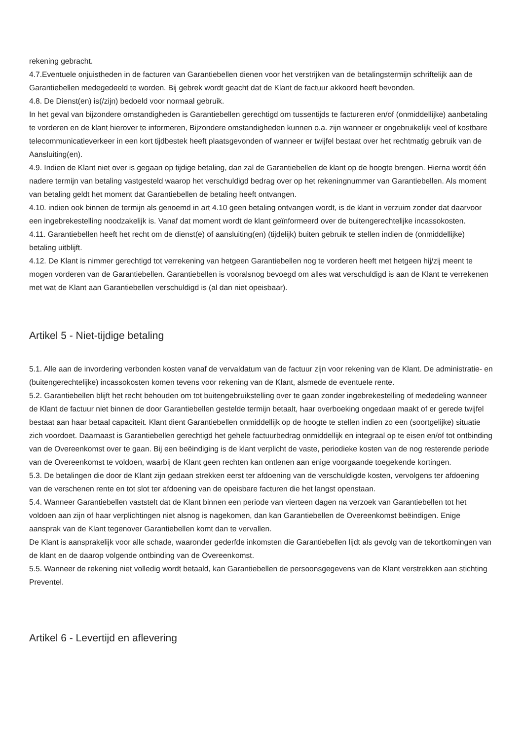rekening gebracht.
4.7.Eventuele onjuistheden in de facturen van Garantiebellen dienen voor het verstrijken van de betalingstermijn schriftelijk aan de Garantiebellen medegedeeld te worden. Bij gebrek wordt geacht dat de Klant de factuur akkoord heeft bevonden.
4.8. De Dienst(en) is(/zijn) bedoeld voor normaal gebruik.
In het geval van bijzondere omstandigheden is Garantiebellen gerechtigd om tussentijds te factureren en/of (onmiddellijke) aanbetaling te vorderen en de klant hierover te informeren, Bijzondere omstandigheden kunnen o.a. zijn wanneer er ongebruikelijk veel of kostbare telecommunicatieverkeer in een kort tijdbestek heeft plaatsgevonden of wanneer er twijfel bestaat over het rechtmatig gebruik van de Aansluiting(en).
4.9. Indien de Klant niet over is gegaan op tijdige betaling, dan zal de Garantiebellen de klant op de hoogte brengen. Hierna wordt één nadere termijn van betaling vastgesteld waarop het verschuldigd bedrag over op het rekeningnummer van Garantiebellen. Als moment van betaling geldt het moment dat Garantiebellen de betaling heeft ontvangen.
4.10. indien ook binnen de termijn als genoemd in art 4.10 geen betaling ontvangen wordt, is de klant in verzuim zonder dat daarvoor een ingebrekestelling noodzakelijk is. Vanaf dat moment wordt de klant geïnformeerd over de buitengerechtelijke incassokosten.
4.11. Garantiebellen heeft het recht om de dienst(e) of aansluiting(en) (tijdelijk) buiten gebruik te stellen indien de (onmiddellijke) betaling uitblijft.
4.12. De Klant is nimmer gerechtigd tot verrekening van hetgeen Garantiebellen nog te vorderen heeft met hetgeen hij/zij meent te mogen vorderen van de Garantiebellen. Garantiebellen is vooralsnog bevoegd om alles wat verschuldigd is aan de Klant te verrekenen met wat de Klant aan Garantiebellen verschuldigd is (al dan niet opeisbaar).
Artikel 5 - Niet-tijdige betaling
5.1. Alle aan de invordering verbonden kosten vanaf de vervaldatum van de factuur zijn voor rekening van de Klant. De administratie- en (buitengerechtelijke) incassokosten komen tevens voor rekening van de Klant, alsmede de eventuele rente.
5.2. Garantiebellen blijft het recht behouden om tot buitengebruikstelling over te gaan zonder ingebrekestelling of mededeling wanneer de Klant de factuur niet binnen de door Garantiebellen gestelde termijn betaalt, haar overboeking ongedaan maakt of er gerede twijfel bestaat aan haar betaal capaciteit. Klant dient Garantiebellen onmiddellijk op de hoogte te stellen indien zo een (soortgelijke) situatie zich voordoet. Daarnaast is Garantiebellen gerechtigd het gehele factuurbedrag onmiddellijk en integraal op te eisen en/of tot ontbinding van de Overeenkomst over te gaan. Bij een beëindiging is de klant verplicht de vaste, periodieke kosten van de nog resterende periode van de Overeenkomst te voldoen, waarbij de Klant geen rechten kan ontlenen aan enige voorgaande toegekende kortingen.
5.3. De betalingen die door de Klant zijn gedaan strekken eerst ter afdoening van de verschuldigde kosten, vervolgens ter afdoening van de verschenen rente en tot slot ter afdoening van de opeisbare facturen die het langst openstaan.
5.4. Wanneer Garantiebellen vaststelt dat de Klant binnen een periode van vierteen dagen na verzoek van Garantiebellen tot het voldoen aan zijn of haar verplichtingen niet alsnog is nagekomen, dan kan Garantiebellen de Overeenkomst beëindigen. Enige aansprak van de Klant tegenover Garantiebellen komt dan te vervallen.
De Klant is aansprakelijk voor alle schade, waaronder gederfde inkomsten die Garantiebellen lijdt als gevolg van de tekortkomingen van de klant en de daarop volgende ontbinding van de Overeenkomst.
5.5. Wanneer de rekening niet volledig wordt betaald, kan Garantiebellen de persoonsgegevens van de Klant verstrekken aan stichting Preventel.
Artikel 6 - Levertijd en aflevering